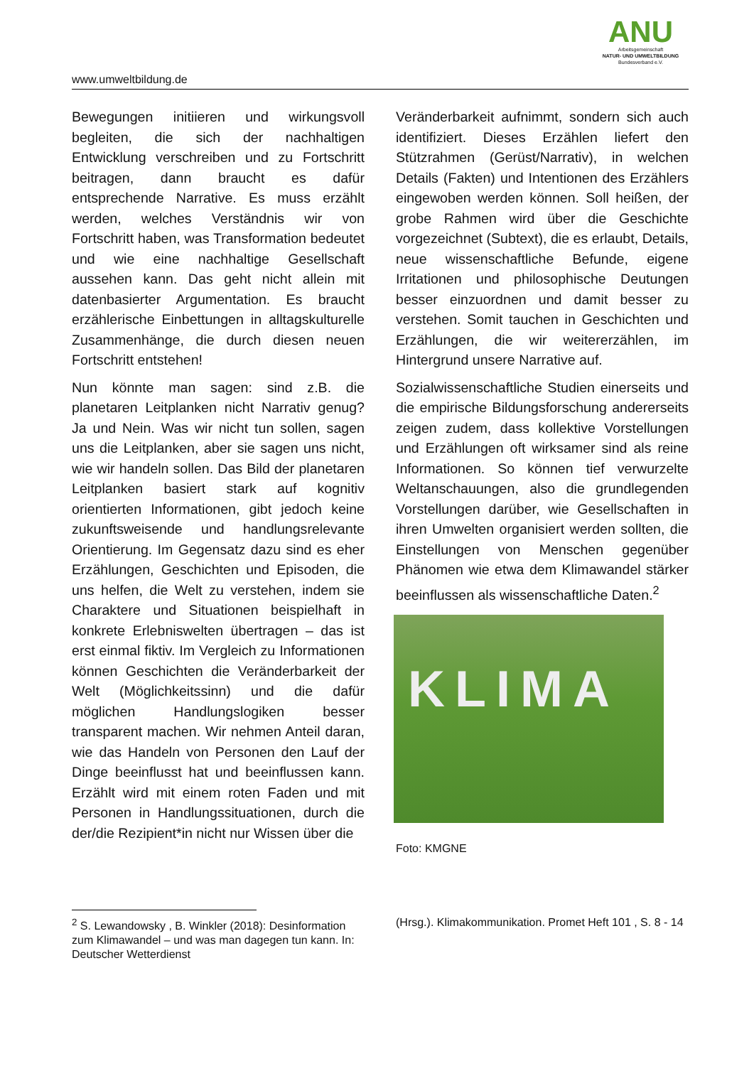www.umweltbildung.de
ANU
Arbeitsgemeinschaft
NATUR- UND UMWELTBILDUNG
Bundesverband e.V.
Bewegungen initiieren und wirkungsvoll begleiten, die sich der nachhaltigen Entwicklung verschreiben und zu Fortschritt beitragen, dann braucht es dafür entsprechende Narrative. Es muss erzählt werden, welches Verständnis wir von Fortschritt haben, was Transformation bedeutet und wie eine nachhaltige Gesellschaft aussehen kann. Das geht nicht allein mit datenbasierter Argumentation. Es braucht erzählerische Einbettungen in alltagskulturelle Zusammenhänge, die durch diesen neuen Fortschritt entstehen!
Nun könnte man sagen: sind z.B. die planetaren Leitplanken nicht Narrativ genug? Ja und Nein. Was wir nicht tun sollen, sagen uns die Leitplanken, aber sie sagen uns nicht, wie wir handeln sollen. Das Bild der planetaren Leitplanken basiert stark auf kognitiv orientierten Informationen, gibt jedoch keine zukunftsweisende und handlungsrelevante Orientierung. Im Gegensatz dazu sind es eher Erzählungen, Geschichten und Episoden, die uns helfen, die Welt zu verstehen, indem sie Charaktere und Situationen beispielhaft in konkrete Erlebniswelten übertragen – das ist erst einmal fiktiv. Im Vergleich zu Informationen können Geschichten die Veränderbarkeit der Welt (Möglichkeitssinn) und die dafür möglichen Handlungslogiken besser transparent machen. Wir nehmen Anteil daran, wie das Handeln von Personen den Lauf der Dinge beeinflusst hat und beeinflussen kann. Erzählt wird mit einem roten Faden und mit Personen in Handlungssituationen, durch die der/die Rezipient*in nicht nur Wissen über die
Veränderbarkeit aufnimmt, sondern sich auch identifiziert. Dieses Erzählen liefert den Stützrahmen (Gerüst/Narrativ), in welchen Details (Fakten) und Intentionen des Erzählers eingewoben werden können. Soll heißen, der grobe Rahmen wird über die Geschichte vorgezeichnet (Subtext), die es erlaubt, Details, neue wissenschaftliche Befunde, eigene Irritationen und philosophische Deutungen besser einzuordnen und damit besser zu verstehen. Somit tauchen in Geschichten und Erzählungen, die wir weitererzählen, im Hintergrund unsere Narrative auf.
Sozialwissenschaftliche Studien einerseits und die empirische Bildungsforschung andererseits zeigen zudem, dass kollektive Vorstellungen und Erzählungen oft wirksamer sind als reine Informationen. So können tief verwurzelte Weltanschauungen, also die grundlegenden Vorstellungen darüber, wie Gesellschaften in ihren Umwelten organisiert werden sollten, die Einstellungen von Menschen gegenüber Phänomen wie etwa dem Klimawandel stärker beeinflussen als wissenschaftliche Daten.<sup>2</sup>
KLIMA
Foto: KMGNE
<sup>2</sup> S. Lewandowsky , B. Winkler (2018): Desinformation zum Klimawandel – und was man dagegen tun kann. In: Deutscher Wetterdienst
(Hrsg.). Klimakommunikation. Promet Heft 101 , S. 8 - 14